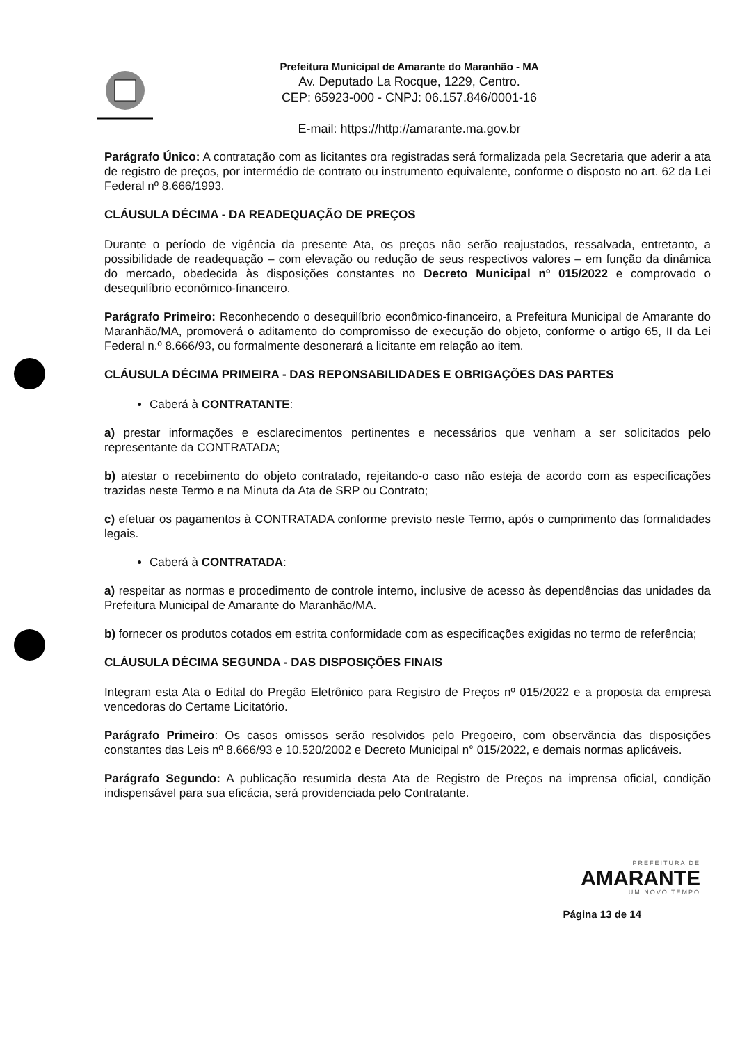Prefeitura Municipal de Amarante do Maranhão - MA
Av. Deputado La Rocque, 1229, Centro.
CEP: 65923-000 - CNPJ: 06.157.846/0001-16
E-mail: https://http://amarante.ma.gov.br
Parágrafo Único: A contratação com as licitantes ora registradas será formalizada pela Secretaria que aderir a ata de registro de preços, por intermédio de contrato ou instrumento equivalente, conforme o disposto no art. 62 da Lei Federal nº 8.666/1993.
CLÁUSULA DÉCIMA - DA READEQUAÇÃO DE PREÇOS
Durante o período de vigência da presente Ata, os preços não serão reajustados, ressalvada, entretanto, a possibilidade de readequação – com elevação ou redução de seus respectivos valores – em função da dinâmica do mercado, obedecida às disposições constantes no Decreto Municipal nº 015/2022 e comprovado o desequilíbrio econômico-financeiro.
Parágrafo Primeiro: Reconhecendo o desequilíbrio econômico-financeiro, a Prefeitura Municipal de Amarante do Maranhão/MA, promoverá o aditamento do compromisso de execução do objeto, conforme o artigo 65, II da Lei Federal n.º 8.666/93, ou formalmente desonerará a licitante em relação ao item.
CLÁUSULA DÉCIMA PRIMEIRA - DAS REPONSABILIDADES E OBRIGAÇÕES DAS PARTES
Caberá à CONTRATANTE:
a) prestar informações e esclarecimentos pertinentes e necessários que venham a ser solicitados pelo representante da CONTRATADA;
b) atestar o recebimento do objeto contratado, rejeitando-o caso não esteja de acordo com as especificações trazidas neste Termo e na Minuta da Ata de SRP ou Contrato;
c) efetuar os pagamentos à CONTRATADA conforme previsto neste Termo, após o cumprimento das formalidades legais.
Caberá à CONTRATADA:
a) respeitar as normas e procedimento de controle interno, inclusive de acesso às dependências das unidades da Prefeitura Municipal de Amarante do Maranhão/MA.
b) fornecer os produtos cotados em estrita conformidade com as especificações exigidas no termo de referência;
CLÁUSULA DÉCIMA SEGUNDA - DAS DISPOSIÇÕES FINAIS
Integram esta Ata o Edital do Pregão Eletrônico para Registro de Preços nº 015/2022 e a proposta da empresa vencedoras do Certame Licitatório.
Parágrafo Primeiro: Os casos omissos serão resolvidos pelo Pregoeiro, com observância das disposições constantes das Leis nº 8.666/93 e 10.520/2002 e Decreto Municipal n° 015/2022, e demais normas aplicáveis.
Parágrafo Segundo: A publicação resumida desta Ata de Registro de Preços na imprensa oficial, condição indispensável para sua eficácia, será providenciada pelo Contratante.
PREFEITURA DE
AMARANTE
UM NOVO TEMPO
Página 13 de 14